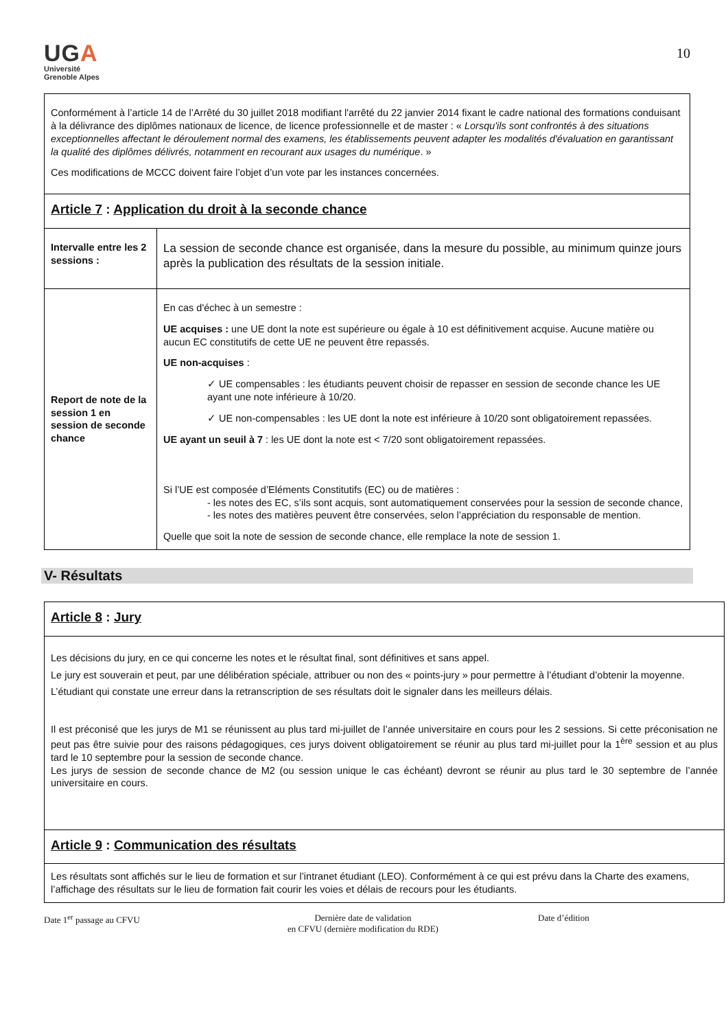UGA
Université
Grenoble Alpes
10
| Conformément à l’article 14 de l’Arrêté du 30 juillet 2018 modifiant l'arrêté du 22 janvier 2014 fixant le cadre national des formations conduisant à la délivrance des diplômes nationaux de licence, de licence professionnelle et de master : « Lorsqu'ils sont confrontés à des situations exceptionnelles affectant le déroulement normal des examens, les établissements peuvent adapter les modalités d'évaluation en garantissant la qualité des diplômes délivrés, notamment en recourant aux usages du numérique . » Ces modifications de MCCC doivent faire l’objet d’un vote par les instances concernées. | |
| Article 7 : Application du droit à la seconde chance | |
| Intervalle entre les 2 sessions : | La session de seconde chance est organisée, dans la mesure du possible, au minimum quinze jours après la publication des résultats de la session initiale. |
| Report de note de la session 1 en session de seconde chance | En cas d'échec à un semestre : UE acquises : une UE dont la note est supérieure ou égale à 10 est définitivement acquise. Aucune matière ou aucun EC constitutifs de cette UE ne peuvent être repassés. UE non-acquises : ✓ UE compensables : les étudiants peuvent choisir de repasser en session de seconde chance les UE ayant une note inférieure à 10/20. ✓ UE non-compensables : les UE dont la note est inférieure à 10/20 sont obligatoirement repassées. UE ayant un seuil à 7 : les UE dont la note est < 7/20 sont obligatoirement repassées. Si l’UE est composée d’Eléments Constitutifs (EC) ou de matières : - les notes des EC, s’ils sont acquis, sont automatiquement conservées pour la session de seconde chance, - les notes des matières peuvent être conservées, selon l’appréciation du responsable de mention. Quelle que soit la note de session de seconde chance, elle remplace la note de session 1. |
V- Résultats
| Article 8 : Jury |
| Les décisions du jury, en ce qui concerne les notes et le résultat final, sont définitives et sans appel. Le jury est souverain et peut, par une délibération spéciale, attribuer ou non des « points-jury » pour permettre à l’étudiant d’obtenir la moyenne. L’étudiant qui constate une erreur dans la retranscription de ses résultats doit le signaler dans les meilleurs délais. Il est préconisé que les jurys de M1 se réunissent au plus tard mi-juillet de l’année universitaire en cours pour les 2 sessions. Si cette préconisation ne peut pas être suivie pour des raisons pédagogiques, ces jurys doivent obligatoirement se réunir au plus tard mi-juillet pour la 1<sup>ère</sup> session et au plus tard le 10 septembre pour la session de seconde chance. Les jurys de session de seconde chance de M2 (ou session unique le cas échéant) devront se réunir au plus tard le 30 septembre de l’année universitaire en cours. |
| Article 9 : Communication des résultats |
| Les résultats sont affichés sur le lieu de formation et sur l’intranet étudiant (LEO). Conformément à ce qui est prévu dans la Charte des examens, l’affichage des résultats sur le lieu de formation fait courir les voies et délais de recours pour les étudiants. |
Date 1<sup>er</sup> passage au CFVU Dernière date de validation
en CFVU (dernière modification du RDE)
Date d’édition